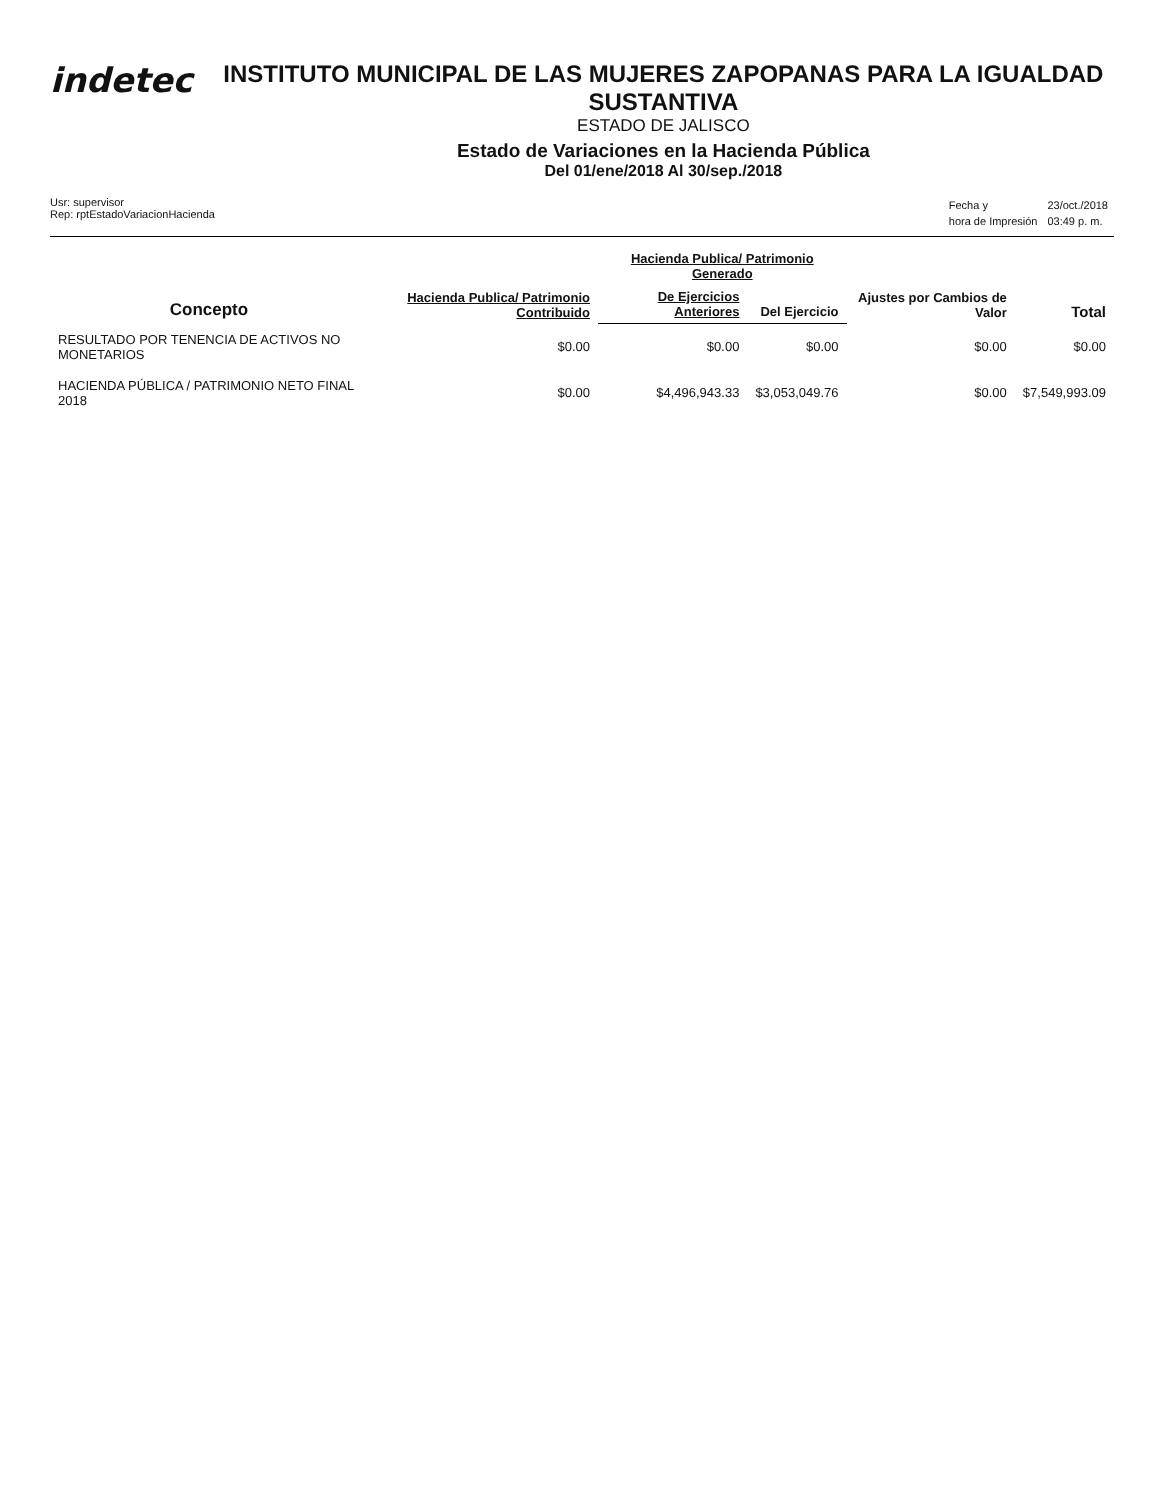indetec
INSTITUTO MUNICIPAL DE LAS MUJERES ZAPOPANAS PARA LA IGUALDAD SUSTANTIVA
ESTADO DE JALISCO
Estado de Variaciones en la Hacienda Pública
Del 01/ene/2018 Al 30/sep./2018
Usr: supervisor
Rep: rptEstadoVariacionHacienda
| Fecha y | 23/oct./2018 |
| hora de Impresión | 03:49 p. m. |
| Concepto | Hacienda Publica/ Patrimonio Contribuido | Hacienda Publica/ Patrimonio Generado | | Ajustes por Cambios de Valor | Total |
| --- | --- | --- | --- | --- | --- |
| | | De Ejercicios Anteriores | Del Ejercicio | | |
| RESULTADO POR TENENCIA DE ACTIVOS NO MONETARIOS | $0.00 | $0.00 | $0.00 | $0.00 | $0.00 |
| HACIENDA PÚBLICA / PATRIMONIO NETO FINAL 2018 | $0.00 | $4,496,943.33 | $3,053,049.76 | $0.00 | $7,549,993.09 |